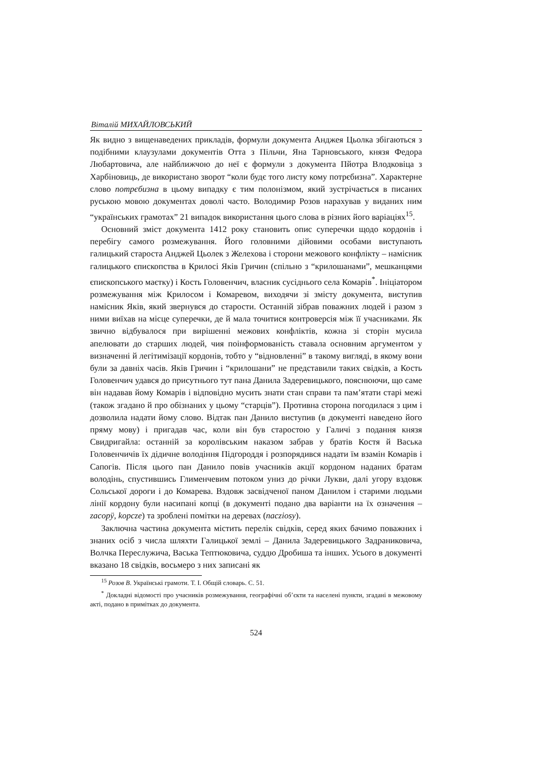Віталій МИХАЙЛОВСЬКИЙ
Як видно з вищенаведених прикладів, формули документа Анджея Цьолка збігаються з подібними клаузулами документів Отта з Пільчи, Яна Тарновського, князя Федора Любартовича, але найближчою до неї є формули з документа Пйотра Влодковіца з Харбіновиць, де використано зворот “коли будє того листу кому потрєбизна”. Характерне слово потрєбизна в цьому випадку є тим полонізмом, який зустрічається в писаних руською мовою документах доволі часто. Володимир Розов нарахував у виданих ним “українських грамотах” 21 випадок використання цього слова в різних його варіаціях<sup>15</sup>.
Основний зміст документа 1412 року становить опис суперечки щодо кордонів і перебігу самого розмежування. Його головними дійовими особами виступають галицький староста Анджей Цьолек з Желехова і сторони межового конфлікту – намісник галицького єпископства в Крилосі Яків Гричин (спільно з “крилошанами”, мешканцями єпископського маєтку) і Кость Головенчич, власник сусіднього села Комарів<sup>*</sup>. Ініціатором розмежування між Крилосом і Комаревом, виходячи зі змісту документа, виступив намісник Яків, який звернувся до старости. Останній зібрав поважних людей і разом з ними виїхав на місце суперечки, де й мала точитися контроверсія між її учасниками. Як звично відбувалося при вирішенні межових конфліктів, кожна зі сторін мусила апелювати до старших людей, чия поінформованість ставала основним аргументом у визначенні й легітимізації кордонів, тобто у “відновленні” в такому вигляді, в якому вони були за давніх часів. Яків Гричин і “крилошани” не представили таких свідків, а Кость Головенчич удався до присутнього тут пана Данила Задеревицького, пояснюючи, що саме він надавав йому Комарів і відповідно мусить знати стан справи та пам’ятати старі межі (також згадано й про обізнаних у цьому “старців”). Противна сторона погодилася з цим і дозволила надати йому слово. Відтак пан Данило виступив (в документі наведено його пряму мову) і пригадав час, коли він був старостою у Галичі з подання князя Свидригайла: останній за королівським наказом забрав у братів Костя й Васька Головенчичів їх дідичне володіння Підгороддя і розпорядився надати їм взамін Комарів і Сапогів. Після цього пан Данило повів учасників акції кордоном наданих братам володінь, спустившись Глименчевим потоком униз до річки Лукви, далі угору вздовж Сольської дороги і до Комарева. Вздовж засвідченої паном Данилом і старими людьми лінії кордону були насипані копці (в документі подано два варіанти на їх означення – zacopÿ, kopcze) та зроблені помітки на деревах (nacziosy).
Заключна частина документа містить перелік свідків, серед яких бачимо поважних і знаних осіб з числа шляхти Галицької землі – Данила Задеревицького Задраниковича, Волчка Переслужича, Васька Тептюковича, суддю Дробиша та інших. Усього в документі вказано 18 свідків, восьмеро з них записані як
<sup>15</sup> Розов В. Українські грамоти. Т. І. Общій словарь. С. 51.
<sup>*</sup> Докладні відомості про учасників розмежування, географічні об’єкти та населені пункти, згадані в межовому акті, подано в примітках до документа.
524